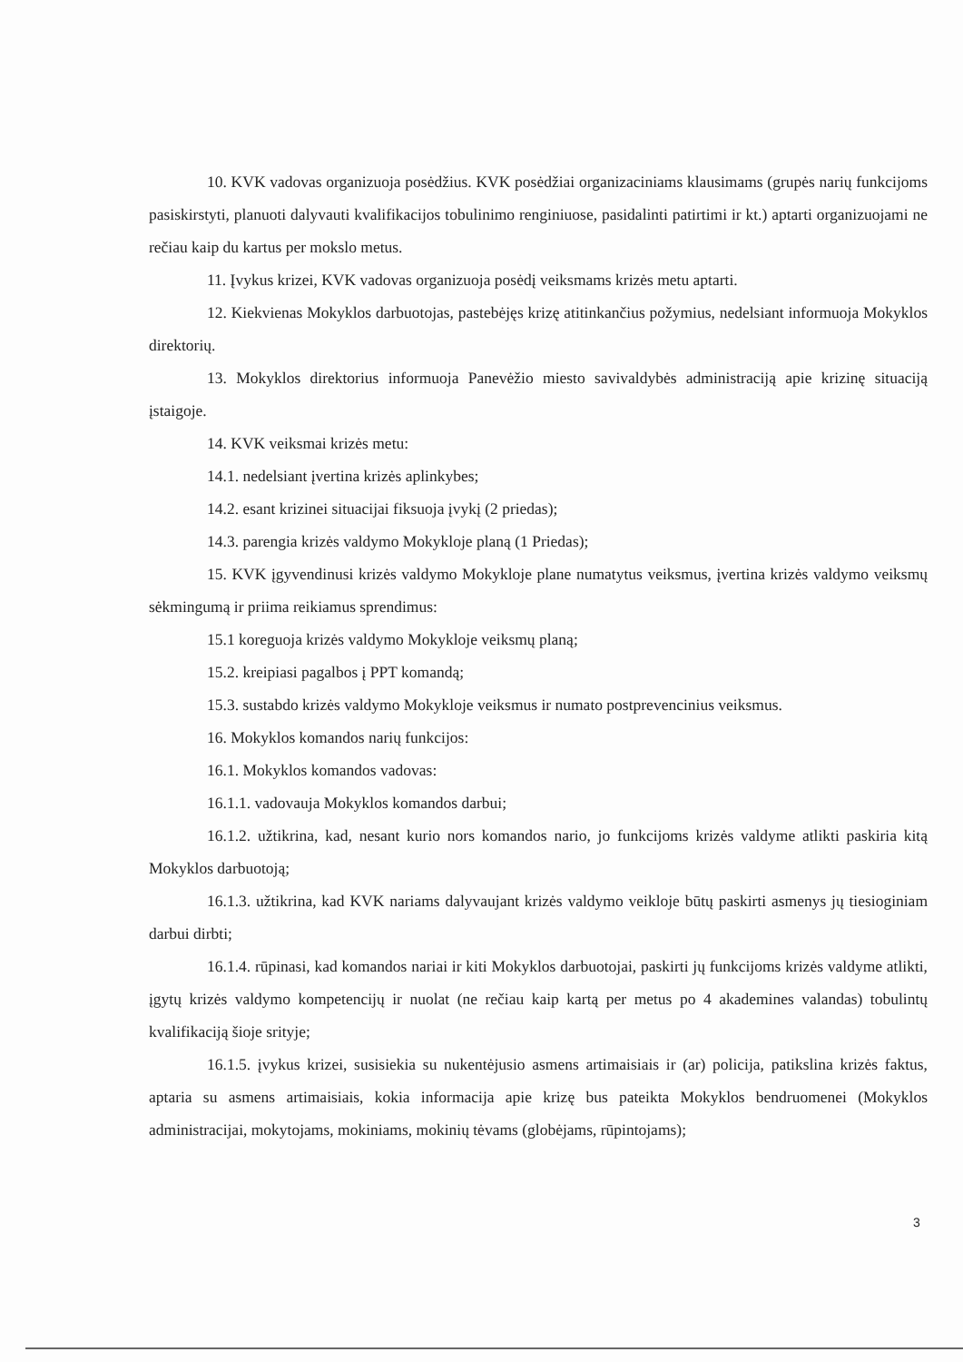10. KVK vadovas organizuoja posėdžius. KVK posėdžiai organizaciniams klausimams (grupės narių funkcijoms pasiskirstyti, planuoti dalyvauti kvalifikacijos tobulinimo renginiuose, pasidalinti patirtimi ir kt.) aptarti organizuojami ne rečiau kaip du kartus per mokslo metus.
11. Įvykus krizei, KVK vadovas organizuoja posėdį veiksmams krizės metu aptarti.
12. Kiekvienas Mokyklos darbuotojas, pastebėjęs krizę atitinkančius požymius, nedelsiant informuoja Mokyklos direktorių.
13. Mokyklos direktorius informuoja Panevėžio miesto savivaldybės administraciją apie krizinę situaciją įstaigoje.
14. KVK veiksmai krizės metu:
14.1. nedelsiant įvertina krizės aplinkybes;
14.2. esant krizinei situacijai fiksuoja įvykį (2 priedas);
14.3. parengia krizės valdymo Mokykloje planą (1 Priedas);
15. KVK įgyvendinusi krizės valdymo Mokykloje plane numatytus veiksmus, įvertina krizės valdymo veiksmų sėkmingumą ir priima reikiamus sprendimus:
15.1 koreguoja krizės valdymo Mokykloje veiksmų planą;
15.2. kreipiasi pagalbos į PPT komandą;
15.3. sustabdo krizės valdymo Mokykloje veiksmus ir numato postprevencinius veiksmus.
16. Mokyklos komandos narių funkcijos:
16.1. Mokyklos komandos vadovas:
16.1.1. vadovauja Mokyklos komandos darbui;
16.1.2. užtikrina, kad, nesant kurio nors komandos nario, jo funkcijoms krizės valdyme atlikti paskiria kitą Mokyklos darbuotoją;
16.1.3. užtikrina, kad KVK nariams dalyvaujant krizės valdymo veikloje būtų paskirti asmenys jų tiesioginiam darbui dirbti;
16.1.4. rūpinasi, kad komandos nariai ir kiti Mokyklos darbuotojai, paskirti jų funkcijoms krizės valdyme atlikti, įgytų krizės valdymo kompetencijų ir nuolat (ne rečiau kaip kartą per metus po 4 akademines valandas) tobulintų kvalifikaciją šioje srityje;
16.1.5. įvykus krizei, susisiekia su nukentėjusio asmens artimaisiais ir (ar) policija, patikslina krizės faktus, aptaria su asmens artimaisiais, kokia informacija apie krizę bus pateikta Mokyklos bendruomenei (Mokyklos administracijai, mokytojams, mokiniams, mokinių tėvams (globėjams, rūpintojams);
3